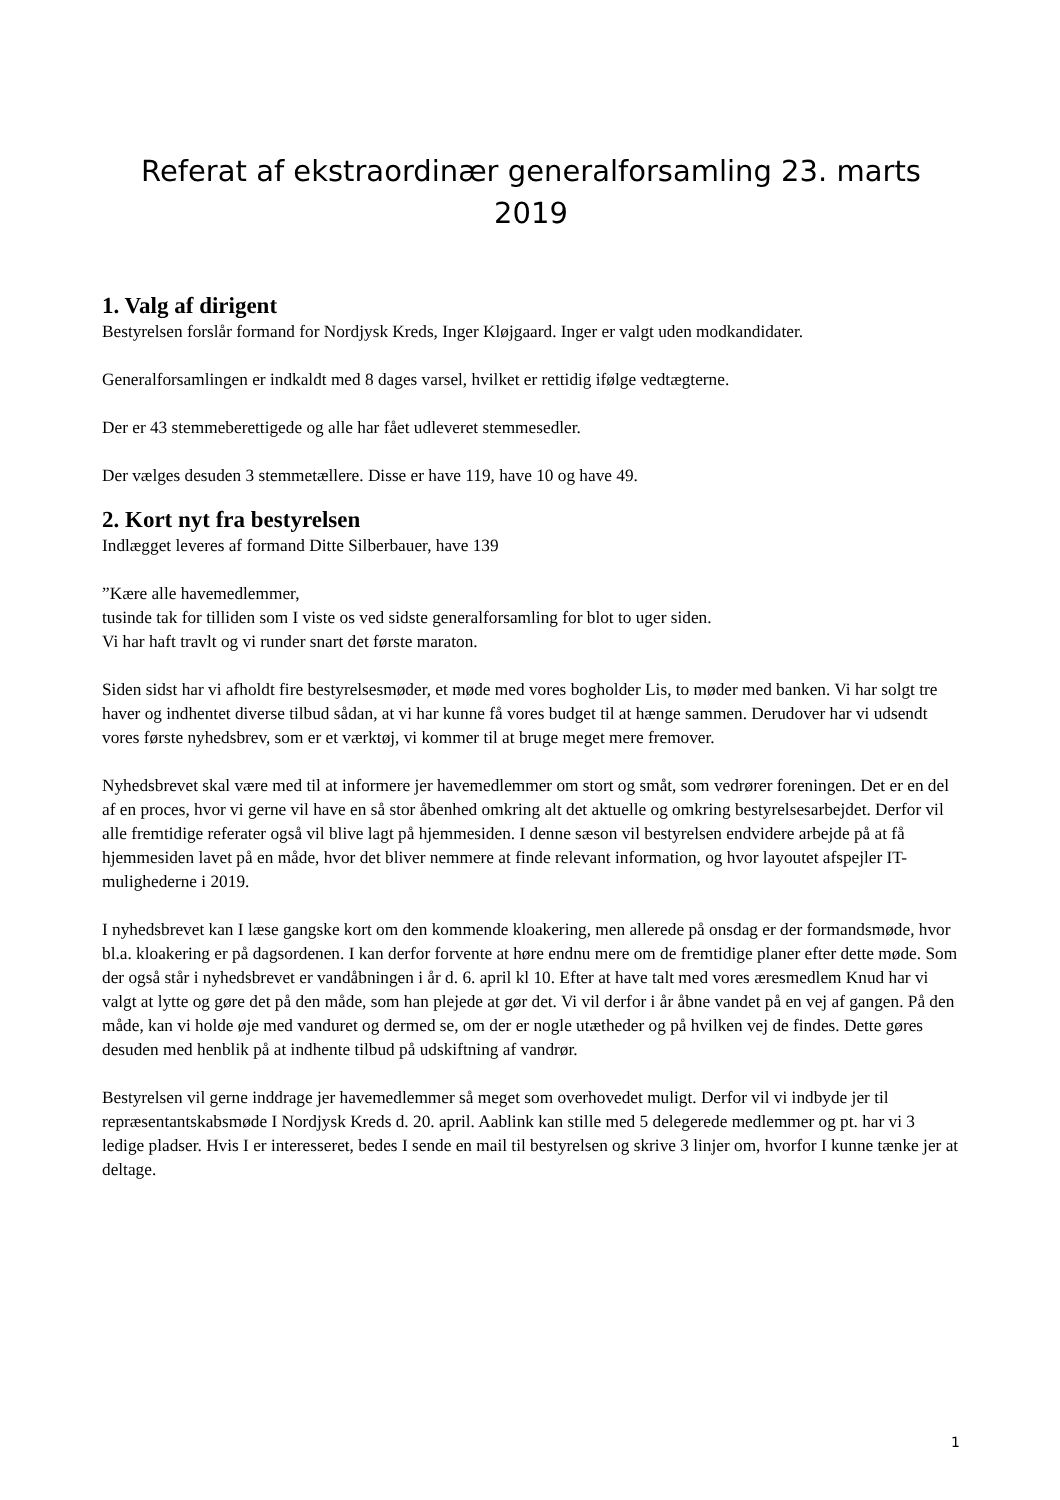Referat af ekstraordinær generalforsamling 23. marts 2019
1. Valg af dirigent
Bestyrelsen forslår formand for Nordjysk Kreds, Inger Kløjgaard. Inger er valgt uden modkandidater.
Generalforsamlingen er indkaldt med 8 dages varsel, hvilket er rettidig ifølge vedtægterne.
Der er 43 stemmeberettigede og alle har fået udleveret stemmesedler.
Der vælges desuden 3 stemmetællere. Disse er have 119, have 10 og have 49.
2. Kort nyt fra bestyrelsen
Indlægget leveres af formand Ditte Silberbauer, have 139
”Kære alle havemedlemmer,
tusinde tak for tilliden som I viste os ved sidste generalforsamling for blot to uger siden.
Vi har haft travlt og vi runder snart det første maraton.
Siden sidst har vi afholdt fire bestyrelsesmøder, et møde med vores bogholder Lis, to møder med banken. Vi har solgt tre haver og indhentet diverse tilbud sådan, at vi har kunne få vores budget til at hænge sammen. Derudover har vi udsendt vores første nyhedsbrev, som er et værktøj, vi kommer til at bruge meget mere fremover.
Nyhedsbrevet skal være med til at informere jer havemedlemmer om stort og småt, som vedrører foreningen. Det er en del af en proces, hvor vi gerne vil have en så stor åbenhed omkring alt det aktuelle og omkring bestyrelsesarbejdet. Derfor vil alle fremtidige referater også vil blive lagt på hjemmesiden. I denne sæson vil bestyrelsen endvidere arbejde på at få hjemmesiden lavet på en måde, hvor det bliver nemmere at finde relevant information, og hvor layoutet afspejler IT-mulighederne i 2019.
I nyhedsbrevet kan I læse gangske kort om den kommende kloakering, men allerede på onsdag er der formandsmøde, hvor bl.a. kloakering er på dagsordenen. I kan derfor forvente at høre endnu mere om de fremtidige planer efter dette møde. Som der også står i nyhedsbrevet er vandåbningen i år d. 6. april kl 10. Efter at have talt med vores æresmedlem Knud har vi valgt at lytte og gøre det på den måde, som han plejede at gør det. Vi vil derfor i år åbne vandet på en vej af gangen. På den måde, kan vi holde øje med vanduret og dermed se, om der er nogle utætheder og på hvilken vej de findes. Dette gøres desuden med henblik på at indhente tilbud på udskiftning af vandrør.
Bestyrelsen vil gerne inddrage jer havemedlemmer så meget som overhovedet muligt. Derfor vil vi indbyde jer til repræsentantskabsmøde I Nordjysk Kreds d. 20. april. Aablink kan stille med 5 delegerede medlemmer og pt. har vi 3 ledige pladser. Hvis I er interesseret, bedes I sende en mail til bestyrelsen og skrive 3 linjer om, hvorfor I kunne tænke jer at deltage.
1